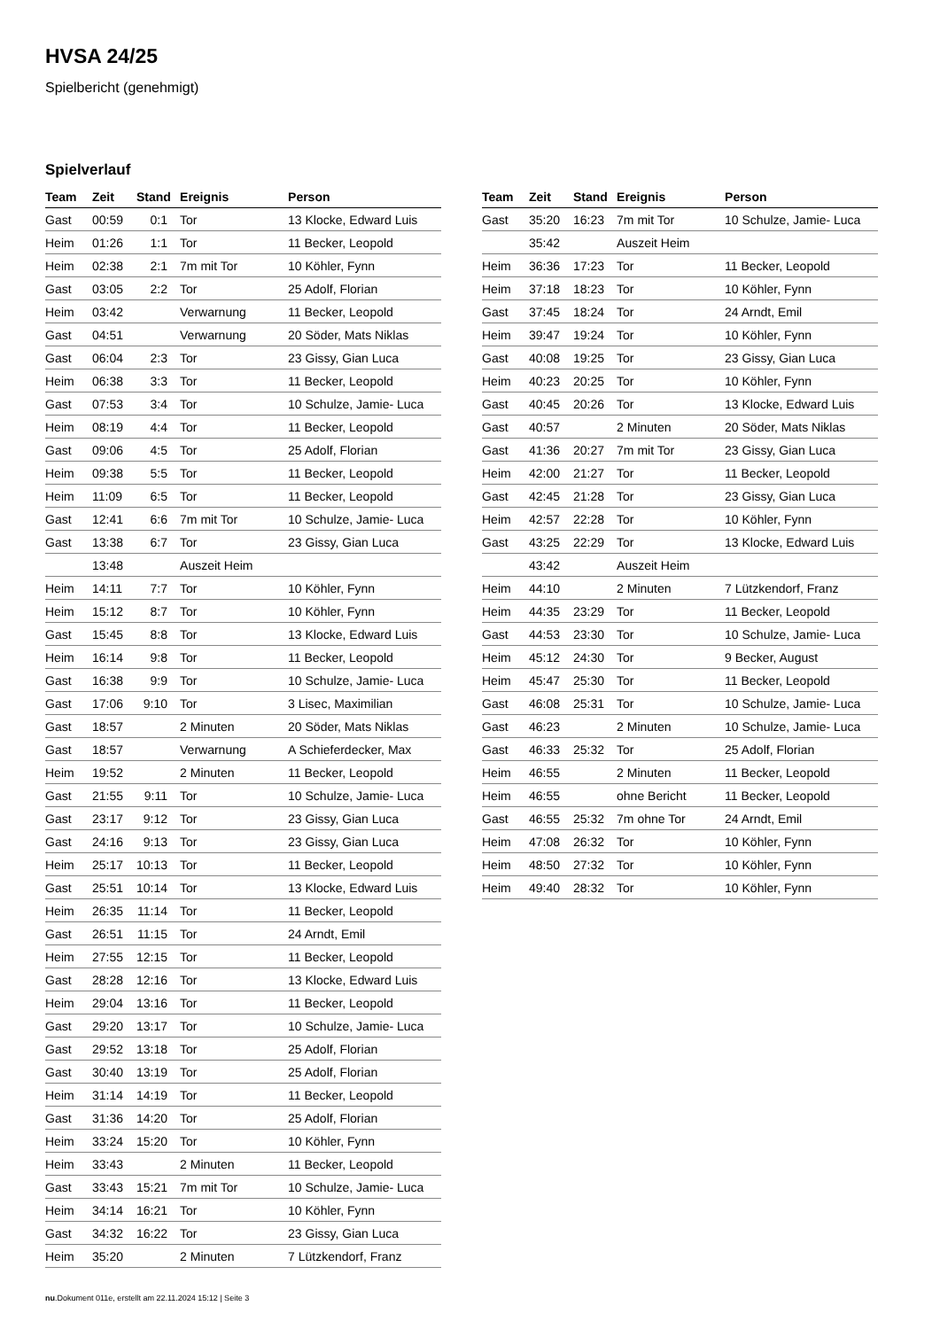HVSA 24/25
Spielbericht (genehmigt)
Spielverlauf
| Team | Zeit | Stand | Ereignis | Person |
| --- | --- | --- | --- | --- |
| Gast | 00:59 | 0:1 | Tor | 13 Klocke, Edward Luis |
| Heim | 01:26 | 1:1 | Tor | 11 Becker, Leopold |
| Heim | 02:38 | 2:1 | 7m mit Tor | 10 Köhler, Fynn |
| Gast | 03:05 | 2:2 | Tor | 25 Adolf, Florian |
| Heim | 03:42 | | Verwarnung | 11 Becker, Leopold |
| Gast | 04:51 | | Verwarnung | 20 Söder, Mats Niklas |
| Gast | 06:04 | 2:3 | Tor | 23 Gissy, Gian Luca |
| Heim | 06:38 | 3:3 | Tor | 11 Becker, Leopold |
| Gast | 07:53 | 3:4 | Tor | 10 Schulze, Jamie- Luca |
| Heim | 08:19 | 4:4 | Tor | 11 Becker, Leopold |
| Gast | 09:06 | 4:5 | Tor | 25 Adolf, Florian |
| Heim | 09:38 | 5:5 | Tor | 11 Becker, Leopold |
| Heim | 11:09 | 6:5 | Tor | 11 Becker, Leopold |
| Gast | 12:41 | 6:6 | 7m mit Tor | 10 Schulze, Jamie- Luca |
| Gast | 13:38 | 6:7 | Tor | 23 Gissy, Gian Luca |
| | 13:48 | | Auszeit Heim | |
| Heim | 14:11 | 7:7 | Tor | 10 Köhler, Fynn |
| Heim | 15:12 | 8:7 | Tor | 10 Köhler, Fynn |
| Gast | 15:45 | 8:8 | Tor | 13 Klocke, Edward Luis |
| Heim | 16:14 | 9:8 | Tor | 11 Becker, Leopold |
| Gast | 16:38 | 9:9 | Tor | 10 Schulze, Jamie- Luca |
| Gast | 17:06 | 9:10 | Tor | 3 Lisec, Maximilian |
| Gast | 18:57 | | 2 Minuten | 20 Söder, Mats Niklas |
| Gast | 18:57 | | Verwarnung | A Schieferdecker, Max |
| Heim | 19:52 | | 2 Minuten | 11 Becker, Leopold |
| Gast | 21:55 | 9:11 | Tor | 10 Schulze, Jamie- Luca |
| Gast | 23:17 | 9:12 | Tor | 23 Gissy, Gian Luca |
| Gast | 24:16 | 9:13 | Tor | 23 Gissy, Gian Luca |
| Heim | 25:17 | 10:13 | Tor | 11 Becker, Leopold |
| Gast | 25:51 | 10:14 | Tor | 13 Klocke, Edward Luis |
| Heim | 26:35 | 11:14 | Tor | 11 Becker, Leopold |
| Gast | 26:51 | 11:15 | Tor | 24 Arndt, Emil |
| Heim | 27:55 | 12:15 | Tor | 11 Becker, Leopold |
| Gast | 28:28 | 12:16 | Tor | 13 Klocke, Edward Luis |
| Heim | 29:04 | 13:16 | Tor | 11 Becker, Leopold |
| Gast | 29:20 | 13:17 | Tor | 10 Schulze, Jamie- Luca |
| Gast | 29:52 | 13:18 | Tor | 25 Adolf, Florian |
| Gast | 30:40 | 13:19 | Tor | 25 Adolf, Florian |
| Heim | 31:14 | 14:19 | Tor | 11 Becker, Leopold |
| Gast | 31:36 | 14:20 | Tor | 25 Adolf, Florian |
| Heim | 33:24 | 15:20 | Tor | 10 Köhler, Fynn |
| Heim | 33:43 | | 2 Minuten | 11 Becker, Leopold |
| Gast | 33:43 | 15:21 | 7m mit Tor | 10 Schulze, Jamie- Luca |
| Heim | 34:14 | 16:21 | Tor | 10 Köhler, Fynn |
| Gast | 34:32 | 16:22 | Tor | 23 Gissy, Gian Luca |
| Heim | 35:20 | | 2 Minuten | 7 Lützkendorf, Franz |
| Team | Zeit | Stand | Ereignis | Person |
| --- | --- | --- | --- | --- |
| Gast | 35:20 | 16:23 | 7m mit Tor | 10 Schulze, Jamie- Luca |
| | 35:42 | | Auszeit Heim | |
| Heim | 36:36 | 17:23 | Tor | 11 Becker, Leopold |
| Heim | 37:18 | 18:23 | Tor | 10 Köhler, Fynn |
| Gast | 37:45 | 18:24 | Tor | 24 Arndt, Emil |
| Heim | 39:47 | 19:24 | Tor | 10 Köhler, Fynn |
| Gast | 40:08 | 19:25 | Tor | 23 Gissy, Gian Luca |
| Heim | 40:23 | 20:25 | Tor | 10 Köhler, Fynn |
| Gast | 40:45 | 20:26 | Tor | 13 Klocke, Edward Luis |
| Gast | 40:57 | | 2 Minuten | 20 Söder, Mats Niklas |
| Gast | 41:36 | 20:27 | 7m mit Tor | 23 Gissy, Gian Luca |
| Heim | 42:00 | 21:27 | Tor | 11 Becker, Leopold |
| Gast | 42:45 | 21:28 | Tor | 23 Gissy, Gian Luca |
| Heim | 42:57 | 22:28 | Tor | 10 Köhler, Fynn |
| Gast | 43:25 | 22:29 | Tor | 13 Klocke, Edward Luis |
| | 43:42 | | Auszeit Heim | |
| Heim | 44:10 | | 2 Minuten | 7 Lützkendorf, Franz |
| Heim | 44:35 | 23:29 | Tor | 11 Becker, Leopold |
| Gast | 44:53 | 23:30 | Tor | 10 Schulze, Jamie- Luca |
| Heim | 45:12 | 24:30 | Tor | 9 Becker, August |
| Heim | 45:47 | 25:30 | Tor | 11 Becker, Leopold |
| Gast | 46:08 | 25:31 | Tor | 10 Schulze, Jamie- Luca |
| Gast | 46:23 | | 2 Minuten | 10 Schulze, Jamie- Luca |
| Gast | 46:33 | 25:32 | Tor | 25 Adolf, Florian |
| Heim | 46:55 | | 2 Minuten | 11 Becker, Leopold |
| Heim | 46:55 | | ohne Bericht | 11 Becker, Leopold |
| Gast | 46:55 | 25:32 | 7m ohne Tor | 24 Arndt, Emil |
| Heim | 47:08 | 26:32 | Tor | 10 Köhler, Fynn |
| Heim | 48:50 | 27:32 | Tor | 10 Köhler, Fynn |
| Heim | 49:40 | 28:32 | Tor | 10 Köhler, Fynn |
nu.Dokument 011e, erstellt am 22.11.2024 15:12 | Seite 3